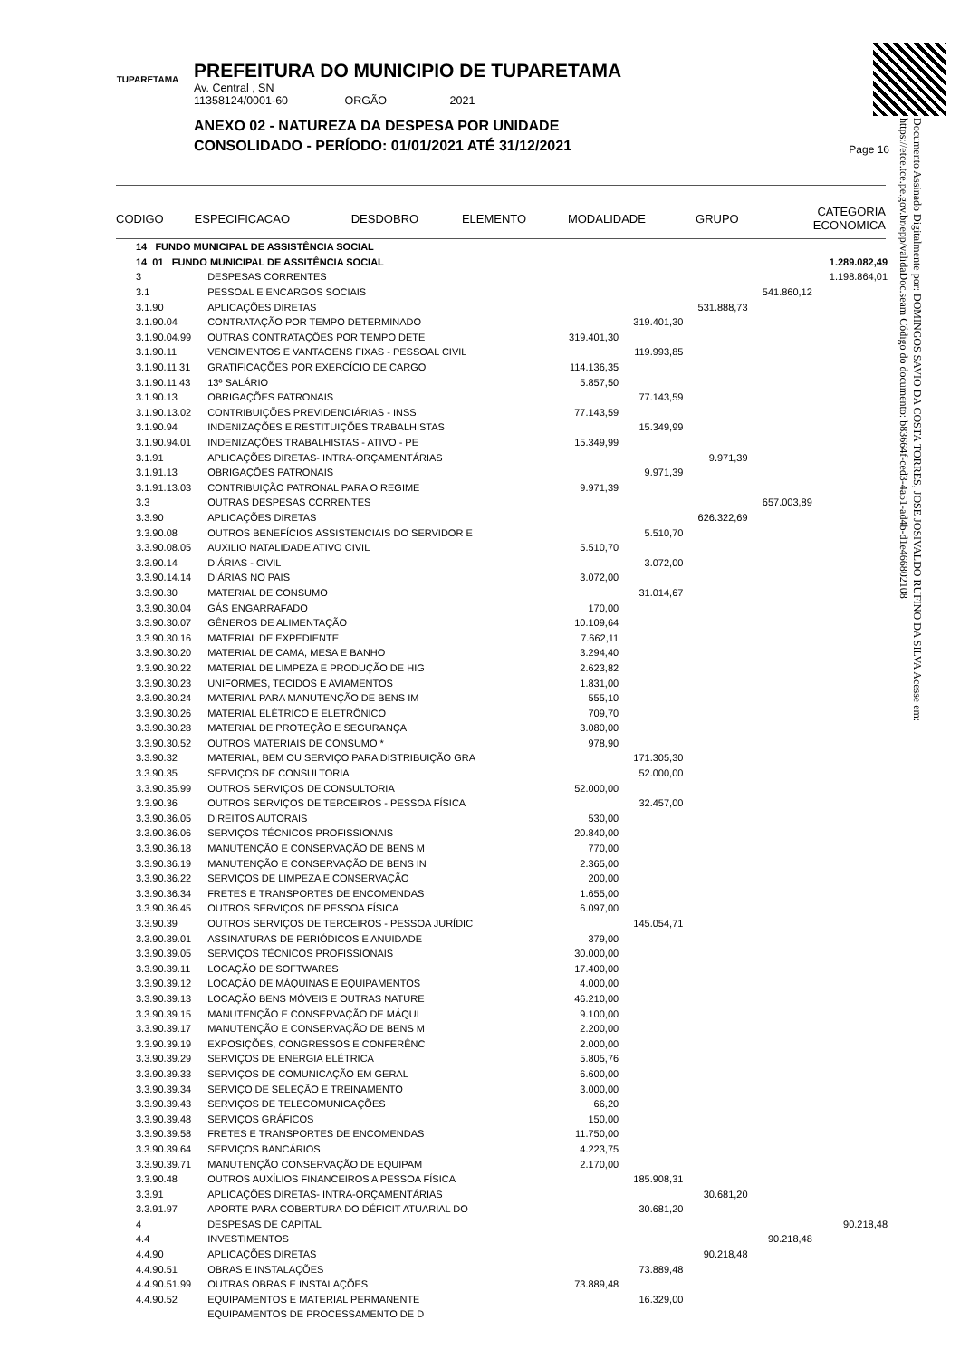Documento Assinado Digitalmente por: DOMINGOS SAVIO DA COSTA TORRES, JOSE JOSIVALDO RUFINO DA SILVA Acesse em: https://etce.tce.pe.gov.br/epp/validaDoc.seam Código do documento: b83664f-ced3-4a51-ad4b-d1e46680210­8
TUPARETAMA
PREFEITURA DO MUNICIPIO DE TUPARETAMA
Av. Central , SN
11358124/0001-60 ORGÃO 2021
ANEXO 02 - NATUREZA DA DESPESA POR UNIDADE
CONSOLIDADO - PERÍODO: 01/01/2021 ATÉ 31/12/2021
Page 16
| CODIGO | ESPECIFICACAO | DESDOBRO | ELEMENTO | MODALIDADE | GRUPO | CATEGORIA ECONOMICA |
| 14 FUNDO MUNICIPAL DE ASSISTÊNCIA SOCIAL | | | | | | |
| 14 01 FUNDO MUNICIPAL DE ASSITÊNCIA SOCIAL | | | | | | 1.289.082,49 |
| 3 | DESPESAS CORRENTES | | | | | 1.198.864,01 |
| 3.1 | PESSOAL E ENCARGOS SOCIAIS | | | | 541.860,12 | |
| 3.1.90 | APLICAÇÕES DIRETAS | | | 531.888,73 | | |
| 3.1.90.04 | CONTRATAÇÃO POR TEMPO DETERMINADO | | 319.401,30 | | | |
| 3.1.90.04.99 | OUTRAS CONTRATAÇÕES POR TEMPO DETE | 319.401,30 | | | | |
| 3.1.90.11 | VENCIMENTOS E VANTAGENS FIXAS - PESSOAL CIVIL | | 119.993,85 | | | |
| 3.1.90.11.31 | GRATIFICAÇÕES POR EXERCÍCIO DE CARGO | 114.136,35 | | | | |
| 3.1.90.11.43 | 13º SALÁRIO | 5.857,50 | | | | |
| 3.1.90.13 | OBRIGAÇÕES PATRONAIS | | 77.143,59 | | | |
| 3.1.90.13.02 | CONTRIBUIÇÕES PREVIDENCIÁRIAS - INSS | 77.143,59 | | | | |
| 3.1.90.94 | INDENIZAÇÕES E RESTITUIÇÕES TRABALHISTAS | | 15.349,99 | | | |
| 3.1.90.94.01 | INDENIZAÇÕES TRABALHISTAS - ATIVO - PE | 15.349,99 | | | | |
| 3.1.91 | APLICAÇÕES DIRETAS- INTRA-ORÇAMENTÁRIAS | | | 9.971,39 | | |
| 3.1.91.13 | OBRIGAÇÕES PATRONAIS | | 9.971,39 | | | |
| 3.1.91.13.03 | CONTRIBUIÇÃO PATRONAL PARA O REGIME | 9.971,39 | | | | |
| 3.3 | OUTRAS DESPESAS CORRENTES | | | | 657.003,89 | |
| 3.3.90 | APLICAÇÕES DIRETAS | | | 626.322,69 | | |
| 3.3.90.08 | OUTROS BENEFÍCIOS ASSISTENCIAIS DO SERVIDOR E | | 5.510,70 | | | |
| 3.3.90.08.05 | AUXILIO NATALIDADE ATIVO CIVIL | 5.510,70 | | | | |
| 3.3.90.14 | DIÁRIAS - CIVIL | | 3.072,00 | | | |
| 3.3.90.14.14 | DIÁRIAS NO PAIS | 3.072,00 | | | | |
| 3.3.90.30 | MATERIAL DE CONSUMO | | 31.014,67 | | | |
| 3.3.90.30.04 | GÁS ENGARRAFADO | 170,00 | | | | |
| 3.3.90.30.07 | GÊNEROS DE ALIMENTAÇÃO | 10.109,64 | | | | |
| 3.3.90.30.16 | MATERIAL DE EXPEDIENTE | 7.662,11 | | | | |
| 3.3.90.30.20 | MATERIAL DE CAMA, MESA E BANHO | 3.294,40 | | | | |
| 3.3.90.30.22 | MATERIAL DE LIMPEZA E PRODUÇÃO DE HIG | 2.623,82 | | | | |
| 3.3.90.30.23 | UNIFORMES, TECIDOS E AVIAMENTOS | 1.831,00 | | | | |
| 3.3.90.30.24 | MATERIAL PARA MANUTENÇÃO DE BENS IM | 555,10 | | | | |
| 3.3.90.30.26 | MATERIAL ELÉTRICO E ELETRÔNICO | 709,70 | | | | |
| 3.3.90.30.28 | MATERIAL DE PROTEÇÃO E SEGURANÇA | 3.080,00 | | | | |
| 3.3.90.30.52 | OUTROS MATERIAIS DE CONSUMO * | 978,90 | | | | |
| 3.3.90.32 | MATERIAL, BEM OU SERVIÇO PARA DISTRIBUIÇÃO GRA | | 171.305,30 | | | |
| 3.3.90.35 | SERVIÇOS DE CONSULTORIA | | 52.000,00 | | | |
| 3.3.90.35.99 | OUTROS SERVIÇOS DE CONSULTORIA | 52.000,00 | | | | |
| 3.3.90.36 | OUTROS SERVIÇOS DE TERCEIROS - PESSOA FÍSICA | | 32.457,00 | | | |
| 3.3.90.36.05 | DIREITOS AUTORAIS | 530,00 | | | | |
| 3.3.90.36.06 | SERVIÇOS TÉCNICOS PROFISSIONAIS | 20.840,00 | | | | |
| 3.3.90.36.18 | MANUTENÇÃO E CONSERVAÇÃO DE BENS M | 770,00 | | | | |
| 3.3.90.36.19 | MANUTENÇÃO E CONSERVAÇÃO DE BENS IN | 2.365,00 | | | | |
| 3.3.90.36.22 | SERVIÇOS DE LIMPEZA E CONSERVAÇÃO | 200,00 | | | | |
| 3.3.90.36.34 | FRETES E TRANSPORTES DE ENCOMENDAS | 1.655,00 | | | | |
| 3.3.90.36.45 | OUTROS SERVIÇOS DE PESSOA FÍSICA | 6.097,00 | | | | |
| 3.3.90.39 | OUTROS SERVIÇOS DE TERCEIROS - PESSOA JURÍDIC | | 145.054,71 | | | |
| 3.3.90.39.01 | ASSINATURAS DE PERIÓDICOS E ANUIDADE | 379,00 | | | | |
| 3.3.90.39.05 | SERVIÇOS TÉCNICOS PROFISSIONAIS | 30.000,00 | | | | |
| 3.3.90.39.11 | LOCAÇÃO DE SOFTWARES | 17.400,00 | | | | |
| 3.3.90.39.12 | LOCAÇÃO DE MÁQUINAS E EQUIPAMENTOS | 4.000,00 | | | | |
| 3.3.90.39.13 | LOCAÇÃO BENS MÓVEIS E OUTRAS NATURE | 46.210,00 | | | | |
| 3.3.90.39.15 | MANUTENÇÃO E CONSERVAÇÃO DE MÁQUI | 9.100,00 | | | | |
| 3.3.90.39.17 | MANUTENÇÃO E CONSERVAÇÃO DE BENS M | 2.200,00 | | | | |
| 3.3.90.39.19 | EXPOSIÇÕES, CONGRESSOS E CONFERÊNC | 2.000,00 | | | | |
| 3.3.90.39.29 | SERVIÇOS DE ENERGIA ELÉTRICA | 5.805,76 | | | | |
| 3.3.90.39.33 | SERVIÇOS DE COMUNICAÇÃO EM GERAL | 6.600,00 | | | | |
| 3.3.90.39.34 | SERVIÇO DE SELEÇÃO E TREINAMENTO | 3.000,00 | | | | |
| 3.3.90.39.43 | SERVIÇOS DE TELECOMUNICAÇÕES | 66,20 | | | | |
| 3.3.90.39.48 | SERVIÇOS GRÁFICOS | 150,00 | | | | |
| 3.3.90.39.58 | FRETES E TRANSPORTES DE ENCOMENDAS | 11.750,00 | | | | |
| 3.3.90.39.64 | SERVIÇOS BANCÁRIOS | 4.223,75 | | | | |
| 3.3.90.39.71 | MANUTENÇÃO CONSERVAÇÃO DE EQUIPAM | 2.170,00 | | | | |
| 3.3.90.48 | OUTROS AUXÍLIOS FINANCEIROS A PESSOA FÍSICA | | 185.908,31 | | | |
| 3.3.91 | APLICAÇÕES DIRETAS- INTRA-ORÇAMENTÁRIAS | | | 30.681,20 | | |
| 3.3.91.97 | APORTE PARA COBERTURA DO DÉFICIT ATUARIAL DO | | 30.681,20 | | | |
| 4 | DESPESAS DE CAPITAL | | | | | 90.218,48 |
| 4.4 | INVESTIMENTOS | | | | 90.218,48 | |
| 4.4.90 | APLICAÇÕES DIRETAS | | | 90.218,48 | | |
| 4.4.90.51 | OBRAS E INSTALAÇÕES | | 73.889,48 | | | |
| 4.4.90.51.99 | OUTRAS OBRAS E INSTALAÇÕES | 73.889,48 | | | | |
| 4.4.90.52 | EQUIPAMENTOS E MATERIAL PERMANENTE | | 16.329,00 | | | |
| | EQUIPAMENTOS DE PROCESSAMENTO DE D | | | | | |